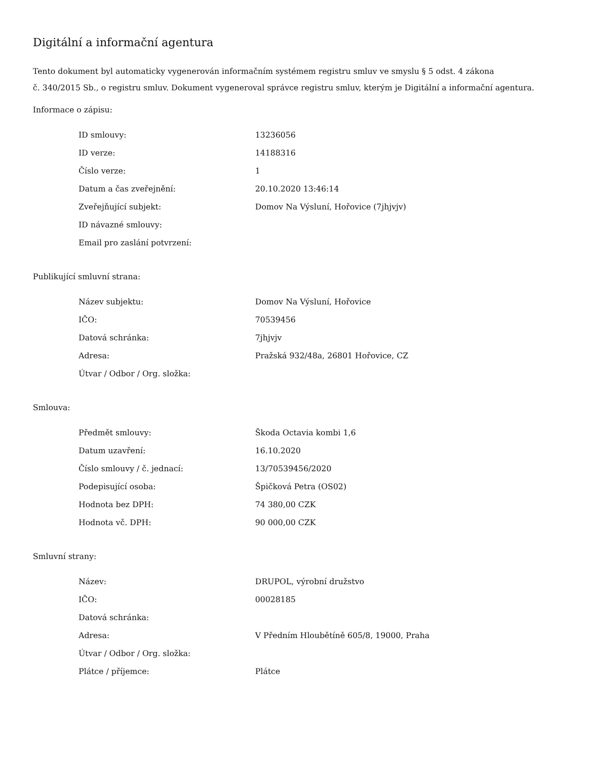Digitální a informační agentura
Tento dokument byl automaticky vygenerován informačním systémem registru smluv ve smyslu § 5 odst. 4 zákona
č. 340/2015 Sb., o registru smluv. Dokument vygeneroval správce registru smluv, kterým je Digitální a informační agentura.
Informace o zápisu:
| ID smlouvy: | 13236056 |
| ID verze: | 14188316 |
| Číslo verze: | 1 |
| Datum a čas zveřejnění: | 20.10.2020 13:46:14 |
| Zveřejňující subjekt: | Domov Na Výsluní, Hořovice (7jhjvjv) |
| ID návazné smlouvy: | |
| Email pro zaslání potvrzení: | |
Publikující smluvní strana:
| Název subjektu: | Domov Na Výsluní, Hořovice |
| IČO: | 70539456 |
| Datová schránka: | 7jhjvjv |
| Adresa: | Pražská 932/48a, 26801 Hořovice, CZ |
| Útvar / Odbor / Org. složka: | |
Smlouva:
| Předmět smlouvy: | Škoda Octavia kombi 1,6 |
| Datum uzavření: | 16.10.2020 |
| Číslo smlouvy / č. jednací: | 13/70539456/2020 |
| Podepisující osoba: | Špičková Petra (OS02) |
| Hodnota bez DPH: | 74 380,00 CZK |
| Hodnota vč. DPH: | 90 000,00 CZK |
Smluvní strany:
| Název: | DRUPOL, výrobní družstvo |
| IČO: | 00028185 |
| Datová schránka: | |
| Adresa: | V Předním Hloubětíně 605/8, 19000, Praha |
| Útvar / Odbor / Org. složka: | |
| Plátce / příjemce: | Plátce |